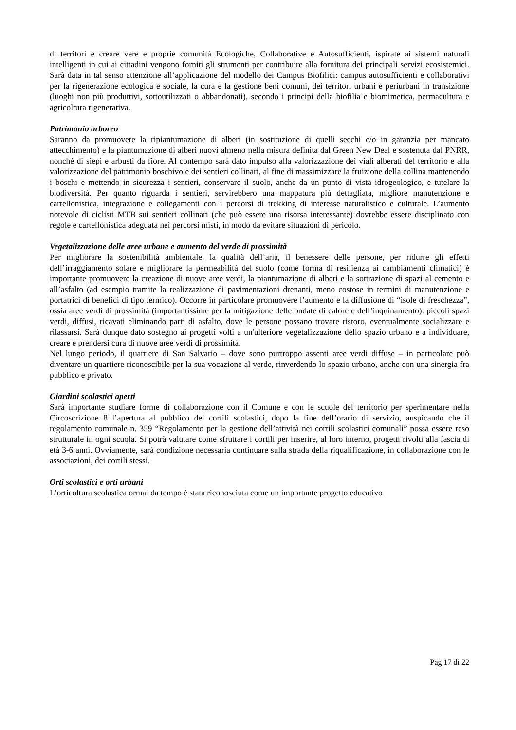di territori e creare vere e proprie comunità Ecologiche, Collaborative e Autosufficienti, ispirate ai sistemi naturali intelligenti in cui ai cittadini vengono forniti gli strumenti per contribuire alla fornitura dei principali servizi ecosistemici. Sarà data in tal senso attenzione all’applicazione del modello dei Campus Biofilici: campus autosufficienti e collaborativi per la rigenerazione ecologica e sociale, la cura e la gestione beni comuni, dei territori urbani e periurbani in transizione (luoghi non più produttivi, sottoutilizzati o abbandonati), secondo i principi della biofilia e biomimetica, permacultura e agricoltura rigenerativa.
Patrimonio arboreo
Saranno da promuovere la ripiantumazione di alberi (in sostituzione di quelli secchi e/o in garanzia per mancato attecchimento) e la piantumazione di alberi nuovi almeno nella misura definita dal Green New Deal e sostenuta dal PNRR, nonché di siepi e arbusti da fiore. Al contempo sarà dato impulso alla valorizzazione dei viali alberati del territorio e alla valorizzazione del patrimonio boschivo e dei sentieri collinari, al fine di massimizzare la fruizione della collina mantenendo i boschi e mettendo in sicurezza i sentieri, conservare il suolo, anche da un punto di vista idrogeologico, e tutelare la biodiversità. Per quanto riguarda i sentieri, servirebbero una mappatura più dettagliata, migliore manutenzione e cartellonistica, integrazione e collegamenti con i percorsi di trekking di interesse naturalistico e culturale. L’aumento notevole di ciclisti MTB sui sentieri collinari (che può essere una risorsa interessante) dovrebbe essere disciplinato con regole e cartellonistica adeguata nei percorsi misti, in modo da evitare situazioni di pericolo.
Vegetalizzazione delle aree urbane e aumento del verde di prossimità
Per migliorare la sostenibilità ambientale, la qualità dell’aria, il benessere delle persone, per ridurre gli effetti dell’irraggiamento solare e migliorare la permeabilità del suolo (come forma di resilienza ai cambiamenti climatici) è importante promuovere la creazione di nuove aree verdi, la piantumazione di alberi e la sottrazione di spazi al cemento e all’asfalto (ad esempio tramite la realizzazione di pavimentazioni drenanti, meno costose in termini di manutenzione e portatrici di benefici di tipo termico). Occorre in particolare promuovere l’aumento e la diffusione di “isole di freschezza”, ossia aree verdi di prossimità (importantissime per la mitigazione delle ondate di calore e dell’inquinamento): piccoli spazi verdi, diffusi, ricavati eliminando parti di asfalto, dove le persone possano trovare ristoro, eventualmente socializzare e rilassarsi. Sarà dunque dato sostegno ai progetti volti a un'ulteriore vegetalizzazione dello spazio urbano e a individuare, creare e prendersi cura di nuove aree verdi di prossimità.
Nel lungo periodo, il quartiere di San Salvario – dove sono purtroppo assenti aree verdi diffuse – in particolare può diventare un quartiere riconoscibile per la sua vocazione al verde, rinverdendo lo spazio urbano, anche con una sinergia fra pubblico e privato.
Giardini scolastici aperti
Sarà importante studiare forme di collaborazione con il Comune e con le scuole del territorio per sperimentare nella Circoscrizione 8 l’apertura al pubblico dei cortili scolastici, dopo la fine dell’orario di servizio, auspicando che il regolamento comunale n. 359 “Regolamento per la gestione dell’attività nei cortili scolastici comunali” possa essere reso strutturale in ogni scuola. Si potrà valutare come sfruttare i cortili per inserire, al loro interno, progetti rivolti alla fascia di età 3-6 anni. Ovviamente, sarà condizione necessaria continuare sulla strada della riqualificazione, in collaborazione con le associazioni, dei cortili stessi.
Orti scolastici e orti urbani
L’orticoltura scolastica ormai da tempo è stata riconosciuta come un importante progetto educativo
Pag 17 di 22